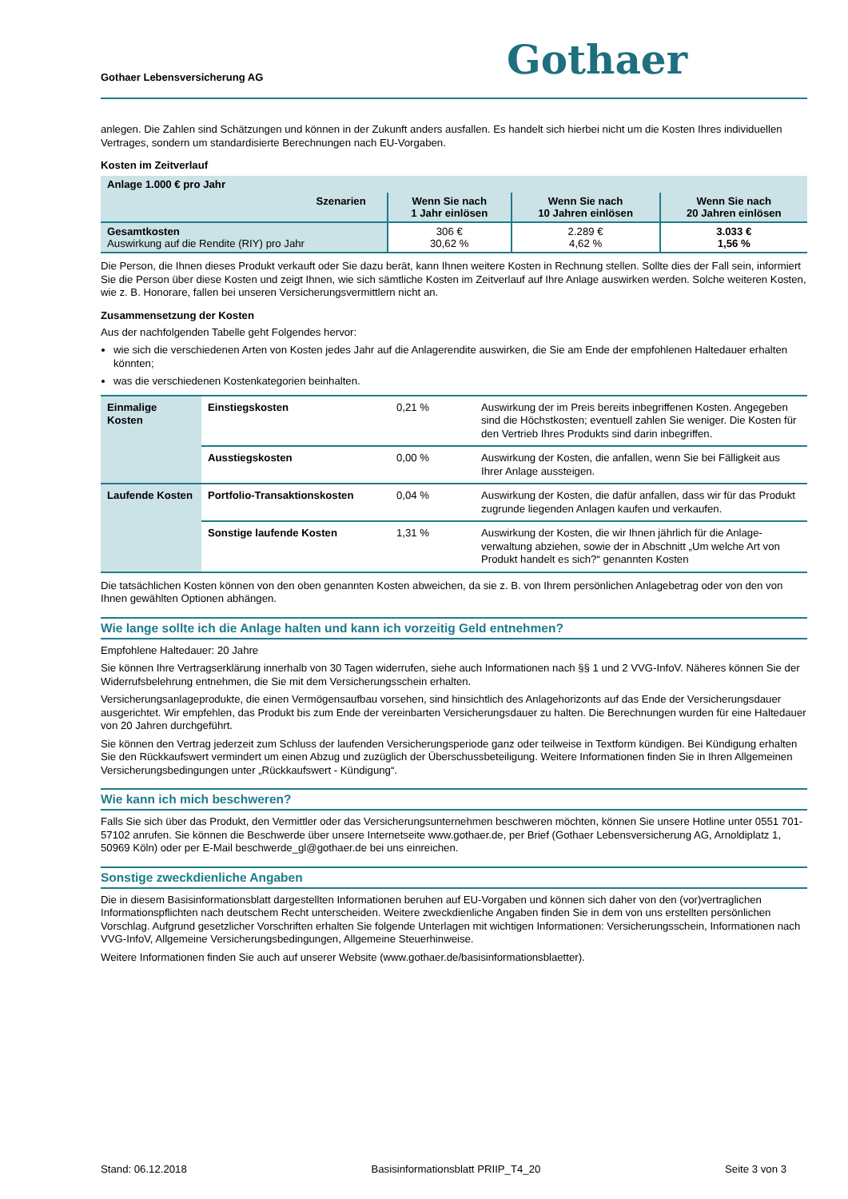Gothaer Lebensversicherung AG
Gothaer
anlegen. Die Zahlen sind Schätzungen und können in der Zukunft anders ausfallen. Es handelt sich hierbei nicht um die Kosten Ihres individuellen Vertrages, sondern um standardisierte Berechnungen nach EU-Vorgaben.
Kosten im Zeitverlauf
| Anlage 1.000 € pro Jahr | | | |
| --- | --- | --- | --- |
| Szenarien | Wenn Sie nach 1 Jahr einlösen | Wenn Sie nach 10 Jahren einlösen | Wenn Sie nach 20 Jahren einlösen |
| Gesamtkosten Auswirkung auf die Rendite (RIY) pro Jahr | 306 € 30,62 % | 2.289 € 4,62 % | 3.033 € 1,56 % |
Die Person, die Ihnen dieses Produkt verkauft oder Sie dazu berät, kann Ihnen weitere Kosten in Rechnung stellen. Sollte dies der Fall sein, informiert Sie die Person über diese Kosten und zeigt Ihnen, wie sich sämtliche Kosten im Zeitverlauf auf Ihre Anlage auswirken werden. Solche weiteren Kosten, wie z. B. Honorare, fallen bei unseren Versicherungsvermittlern nicht an.
Zusammensetzung der Kosten
Aus der nachfolgenden Tabelle geht Folgendes hervor:
wie sich die verschiedenen Arten von Kosten jedes Jahr auf die Anlagerendite auswirken, die Sie am Ende der empfohlenen Haltedauer erhalten könnten;
was die verschiedenen Kostenkategorien beinhalten.
| Einmalige Kosten | Einstiegskosten | 0,21 % | Auswirkung der im Preis bereits inbegriffenen Kosten. Angegeben sind die Höchstkosten; eventuell zahlen Sie weniger. Die Kosten für den Vertrieb Ihres Produkts sind darin inbegriffen. |
| | Ausstiegskosten | 0,00 % | Auswirkung der Kosten, die anfallen, wenn Sie bei Fälligkeit aus Ihrer Anlage aussteigen. |
| Laufende Kosten | Portfolio-Transaktionskosten | 0,04 % | Auswirkung der Kosten, die dafür anfallen, dass wir für das Produkt zugrunde liegenden Anlagen kaufen und verkaufen. |
| | Sonstige laufende Kosten | 1,31 % | Auswirkung der Kosten, die wir Ihnen jährlich für die Anlage-verwaltung abziehen, sowie der in Abschnitt „Um welche Art von Produkt handelt es sich?“ genannten Kosten |
Die tatsächlichen Kosten können von den oben genannten Kosten abweichen, da sie z. B. von Ihrem persönlichen Anlagebetrag oder von den von Ihnen gewählten Optionen abhängen.
Wie lange sollte ich die Anlage halten und kann ich vorzeitig Geld entnehmen?
Empfohlene Haltedauer: 20 Jahre
Sie können Ihre Vertragserklärung innerhalb von 30 Tagen widerrufen, siehe auch Informationen nach §§ 1 und 2 VVG-InfoV. Näheres können Sie der Widerrufsbelehrung entnehmen, die Sie mit dem Versicherungsschein erhalten.
Versicherungsanlageprodukte, die einen Vermögensaufbau vorsehen, sind hinsichtlich des Anlagehorizonts auf das Ende der Versicherungsdauer ausgerichtet. Wir empfehlen, das Produkt bis zum Ende der vereinbarten Versicherungsdauer zu halten. Die Berechnungen wurden für eine Haltedauer von 20 Jahren durchgeführt.
Sie können den Vertrag jederzeit zum Schluss der laufenden Versicherungsperiode ganz oder teilweise in Textform kündigen. Bei Kündigung erhalten Sie den Rückkaufswert vermindert um einen Abzug und zuzüglich der Überschussbeteiligung. Weitere Informationen finden Sie in Ihren Allgemeinen Versicherungsbedingungen unter „Rückkaufswert - Kündigung“.
Wie kann ich mich beschweren?
Falls Sie sich über das Produkt, den Vermittler oder das Versicherungsunternehmen beschweren möchten, können Sie unsere Hotline unter 0551 701-57102 anrufen. Sie können die Beschwerde über unsere Internetseite www.gothaer.de, per Brief (Gothaer Lebensversicherung AG, Arnoldiplatz 1, 50969 Köln) oder per E-Mail beschwerde_gl@gothaer.de bei uns einreichen.
Sonstige zweckdienliche Angaben
Die in diesem Basisinformationsblatt dargestellten Informationen beruhen auf EU-Vorgaben und können sich daher von den (vor)vertraglichen Informationspflichten nach deutschem Recht unterscheiden. Weitere zweckdienliche Angaben finden Sie in dem von uns erstellten persönlichen Vorschlag. Aufgrund gesetzlicher Vorschriften erhalten Sie folgende Unterlagen mit wichtigen Informationen: Versicherungsschein, Informationen nach VVG-InfoV, Allgemeine Versicherungsbedingungen, Allgemeine Steuerhinweise.
Weitere Informationen finden Sie auch auf unserer Website (www.gothaer.de/basisinformationsblaetter).
Stand: 06.12.2018 Basisinformationsblatt PRIIP_T4_20 Seite 3 von 3